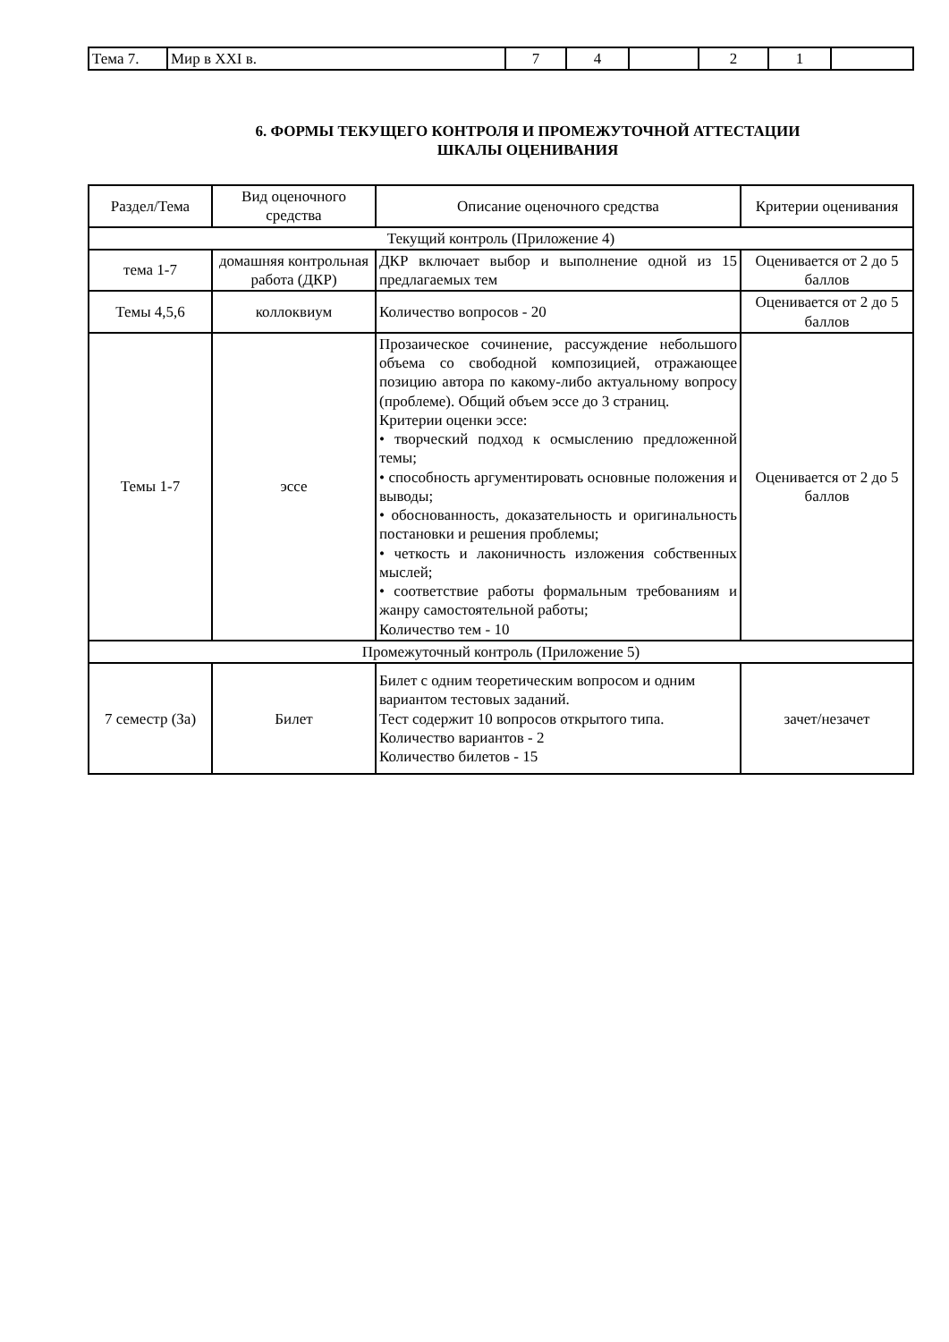| Тема 7. | Мир в XXI в. | 7 | 4 | | 2 | 1 | |
6. ФОРМЫ ТЕКУЩЕГО КОНТРОЛЯ И ПРОМЕЖУТОЧНОЙ АТТЕСТАЦИИ
ШКАЛЫ ОЦЕНИВАНИЯ
| Раздел/Тема | Вид оценочного средства | Описание оценочного средства | Критерии оценивания |
| --- | --- | --- | --- |
| Текущий контроль (Приложение 4) | | | |
| тема 1-7 | домашняя контрольная работа (ДКР) | ДКР включает выбор и выполнение одной из 15 предлагаемых тем | Оценивается от 2 до 5 баллов |
| Темы 4,5,6 | коллоквиум | Количество вопросов - 20 | Оценивается от 2 до 5 баллов |
| Темы 1-7 | эссе | Прозаическое сочинение, рассуждение небольшого объема со свободной композицией, отражающее позицию автора по какому-либо актуальному вопросу (проблеме). Общий объем эссе до 3 страниц. Критерии оценки эссе: • творческий подход к осмыслению предложенной темы; • способность аргументировать основные положения и выводы; • обоснованность, доказательность и оригинальность постановки и решения проблемы; • четкость и лаконичность изложения собственных мыслей; • соответствие работы формальным требованиям и жанру самостоятельной работы; Количество тем - 10 | Оценивается от 2 до 5 баллов |
| Промежуточный контроль (Приложение 5) | | | |
| 7 семестр (За) | Билет | Билет с одним теоретическим вопросом и одним вариантом тестовых заданий. Тест содержит 10 вопросов открытого типа. Количество вариантов - 2 Количество билетов - 15 | зачет/незачет |